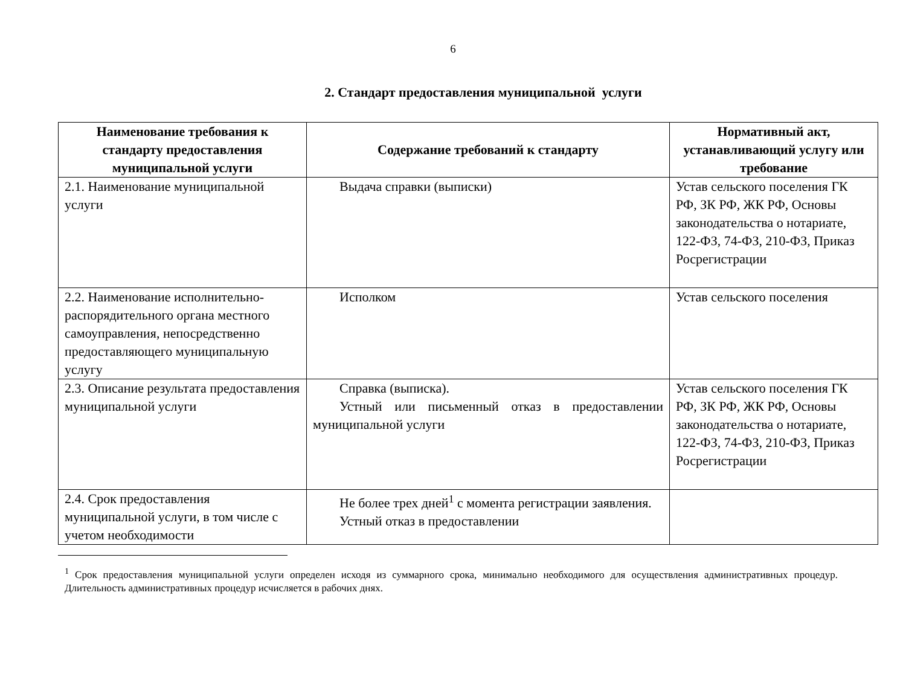6
2. Стандарт предоставления муниципальной услуги
| Наименование требования к стандарту предоставления муниципальной услуги | Содержание требований к стандарту | Нормативный акт, устанавливающий услугу или требование |
| --- | --- | --- |
| 2.1. Наименование муниципальной услуги | Выдача справки (выписки) | Устав сельского поселения ГК РФ, ЗК РФ, ЖК РФ, Основы законодательства о нотариате, 122-ФЗ, 74-ФЗ, 210-ФЗ, Приказ Росрегистрации |
| 2.2. Наименование исполнительно-распорядительного органа местного самоуправления, непосредственно предоставляющего муниципальную услугу | Исполком | Устав сельского поселения |
| 2.3. Описание результата предоставления муниципальной услуги | Справка (выписка). Устный или письменный отказ в предоставлении муниципальной услуги | Устав сельского поселения ГК РФ, ЗК РФ, ЖК РФ, Основы законодательства о нотариате, 122-ФЗ, 74-ФЗ, 210-ФЗ, Приказ Росрегистрации |
| 2.4. Срок предоставления муниципальной услуги, в том числе с учетом необходимости | Не более трех дней<sup>1</sup> с момента регистрации заявления. Устный отказ в предоставлении | |
<sup>1</sup> Срок предоставления муниципальной услуги определен исходя из суммарного срока, минимально необходимого для осуществления административных процедур. Длительность административных процедур исчисляется в рабочих днях.